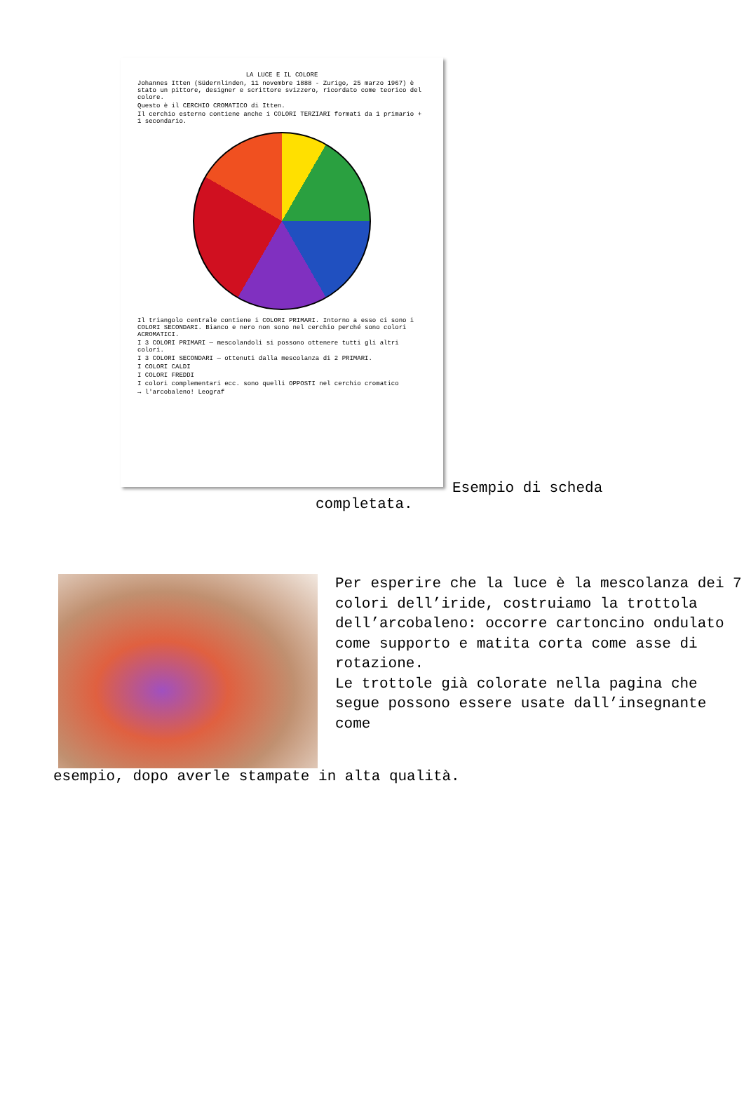LA LUCE E IL COLORE
Johannes Itten (Südernlinden, 11 novembre 1888 - Zurigo, 25 marzo 1967) è stato un pittore, designer e scrittore svizzero, ricordato come teorico del colore.
Questo è il CERCHIO CROMATICO di Itten.
Il cerchio esterno contiene anche i COLORI TERZIARI formati da 1 primario + 1 secondario.
Il triangolo centrale contiene i COLORI PRIMARI. Intorno a esso ci sono i COLORI SECONDARI. Bianco e nero non sono nel cerchio perché sono colori ACROMATICI.
I 3 COLORI PRIMARI — mescolandoli si possono ottenere tutti gli altri colori.
I 3 COLORI SECONDARI — ottenuti dalla mescolanza di 2 PRIMARI.
I COLORI CALDI
I COLORI FREDDI
I colori complementari ecc. sono quelli OPPOSTI nel cerchio cromatico
→ l'arcobaleno! Leograf
Esempio di scheda
completata.
Per esperire che la luce è la mescolanza dei 7 colori dell’iride, costruiamo la trottola dell’arcobaleno: occorre cartoncino ondulato come supporto e matita corta come asse di rotazione.
Le trottole già colorate nella pagina che segue possono essere usate dall’insegnante come
esempio, dopo averle stampate in alta qualità.